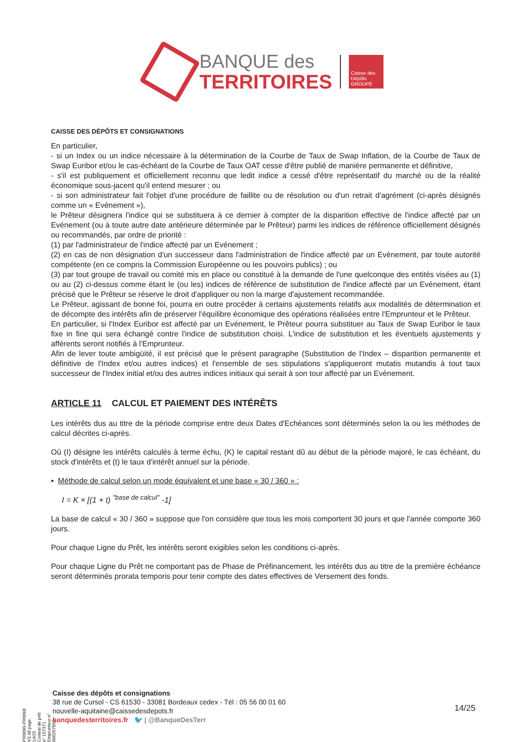BANQUE des
TERRITOIRES
Caisse des Dépôts GROUPE
CAISSE DES DÉPÔTS ET CONSIGNATIONS
En particulier,
- si un Index ou un indice nécessaire à la détermination de la Courbe de Taux de Swap Inflation, de la Courbe de Taux de Swap Euribor et/ou le cas-échéant de la Courbe de Taux OAT cesse d'être publié de manière permanente et définitive,
- s'il est publiquement et officiellement reconnu que ledit indice a cessé d'être représentatif du marché ou de la réalité économique sous-jacent qu'il entend mesurer ; ou
- si son administrateur fait l'objet d'une procédure de faillite ou de résolution ou d'un retrait d'agrément (ci-après désignés comme un « Evénement »),
le Prêteur désignera l'indice qui se substituera à ce dernier à compter de la disparition effective de l'indice affecté par un Evénement (ou à toute autre date antérieure déterminée par le Prêteur) parmi les indices de référence officiellement désignés ou recommandés, par ordre de priorité :
(1) par l'administrateur de l'indice affecté par un Evénement ;
(2) en cas de non désignation d'un successeur dans l'administration de l'indice affecté par un Evènement, par toute autorité compétente (en ce compris la Commission Européenne ou les pouvoirs publics) ; ou
(3) par tout groupe de travail ou comité mis en place ou constitué à la demande de l'une quelconque des entités visées au (1) ou au (2) ci-dessus comme étant le (ou les) indices de référence de substitution de l'indice affecté par un Evénement, étant précisé que le Prêteur se réserve le droit d'appliquer ou non la marge d'ajustement recommandée.
Le Prêteur, agissant de bonne foi, pourra en outre procéder à certains ajustements relatifs aux modalités de détermination et de décompte des intérêts afin de préserver l'équilibre économique des opérations réalisées entre l'Emprunteur et le Prêteur.
En particulier, si l'Index Euribor est affecté par un Evénement, le Prêteur pourra substituer au Taux de Swap Euribor le taux fixe in fine qui sera échangé contre l'indice de substitution choisi. L'indice de substitution et les éventuels ajustements y afférents seront notifiés à l'Emprunteur.
Afin de lever toute ambigüité, il est précisé que le présent paragraphe (Substitution de l'Index – disparition permanente et définitive de l'Index et/ou autres indices) et l'ensemble de ses stipulations s'appliqueront mutatis mutandis à tout taux successeur de l'Index initial et/ou des autres indices initiaux qui serait à son tour affecté par un Evènement.
ARTICLE 11 CALCUL ET PAIEMENT DES INTÉRÊTS
Les intérêts dus au titre de la période comprise entre deux Dates d'Echéances sont déterminés selon la ou les méthodes de calcul décrites ci-après.
Où (I) désigne les intérêts calculés à terme échu, (K) le capital restant dû au début de la période majoré, le cas échéant, du stock d'intérêts et (t) le taux d'intérêt annuel sur la période.
▪ Méthode de calcul selon un mode équivalent et une base « 30 / 360 » :
I = K × [(1 + t) <sup>"base de calcul"</sup> -1]
La base de calcul « 30 / 360 » suppose que l'on considère que tous les mois comportent 30 jours et que l'année comporte 360 jours.
Pour chaque Ligne du Prêt, les intérêts seront exigibles selon les conditions ci-après.
Pour chaque Ligne du Prêt ne comportant pas de Phase de Préfinancement, les intérêts dus au titre de la première échéance seront déterminés prorata temporis pour tenir compte des dates effectives de Versement des fonds.
PR0090-PR0068 V3.48 page 14/25
Contrat de prêt n° 157371 Emprunteur n° 000207858
Caisse des dépôts et consignations
38 rue de Cursol - CS 61530 - 33081 Bordeaux cedex - Tél : 05 56 00 01 60
nouvelle-aquitaine@caissedesdepots.fr
banquedesterritoires.fr 🐦 | @BanqueDesTerr
14/25